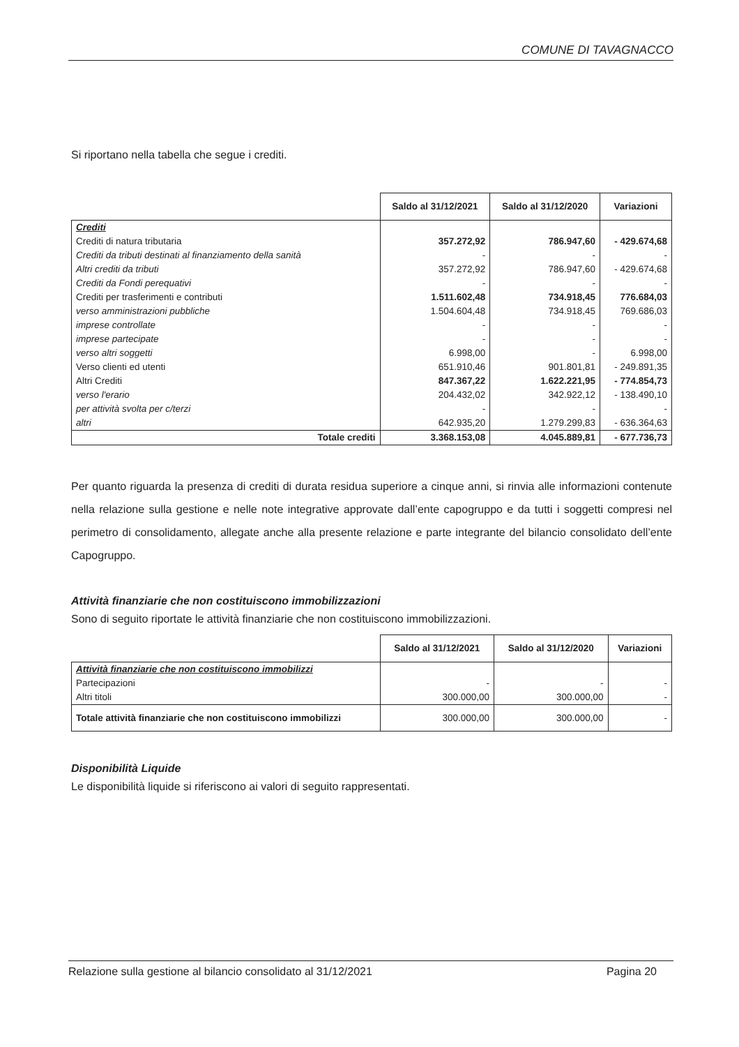COMUNE DI TAVAGNACCO
Si riportano nella tabella che segue i crediti.
| | Saldo al 31/12/2021 | Saldo al 31/12/2020 | Variazioni |
| --- | --- | --- | --- |
| Crediti | | | |
| Crediti di natura tributaria | 357.272,92 | 786.947,60 | - 429.674,68 |
| Crediti da tributi destinati al finanziamento della sanità | - | - | - |
| Altri crediti da tributi | 357.272,92 | 786.947,60 | - 429.674,68 |
| Crediti da Fondi perequativi | - | - | - |
| Crediti per trasferimenti e contributi | 1.511.602,48 | 734.918,45 | 776.684,03 |
| verso amministrazioni pubbliche | 1.504.604,48 | 734.918,45 | 769.686,03 |
| imprese controllate | - | - | - |
| imprese partecipate | - | - | - |
| verso altri soggetti | 6.998,00 | - | 6.998,00 |
| Verso clienti ed utenti | 651.910,46 | 901.801,81 | - 249.891,35 |
| Altri Crediti | 847.367,22 | 1.622.221,95 | - 774.854,73 |
| verso l'erario | 204.432,02 | 342.922,12 | - 138.490,10 |
| per attività svolta per c/terzi | - | - | - |
| altri | 642.935,20 | 1.279.299,83 | - 636.364,63 |
| Totale crediti | 3.368.153,08 | 4.045.889,81 | - 677.736,73 |
Per quanto riguarda la presenza di crediti di durata residua superiore a cinque anni, si rinvia alle informazioni contenute nella relazione sulla gestione e nelle note integrative approvate dall’ente capogruppo e da tutti i soggetti compresi nel perimetro di consolidamento, allegate anche alla presente relazione e parte integrante del bilancio consolidato dell’ente Capogruppo.
Attività finanziarie che non costituiscono immobilizzazioni
Sono di seguito riportate le attività finanziarie che non costituiscono immobilizzazioni.
| | Saldo al 31/12/2021 | Saldo al 31/12/2020 | Variazioni |
| --- | --- | --- | --- |
| Attività finanziarie che non costituiscono immobilizzi | | | |
| Partecipazioni | - | - | - |
| Altri titoli | 300.000,00 | 300.000,00 | - |
| Totale attività finanziarie che non costituiscono immobilizzi | 300.000,00 | 300.000,00 | - |
Disponibilità Liquide
Le disponibilità liquide si riferiscono ai valori di seguito rappresentati.
Relazione sulla gestione al bilancio consolidato al 31/12/2021 Pagina 20